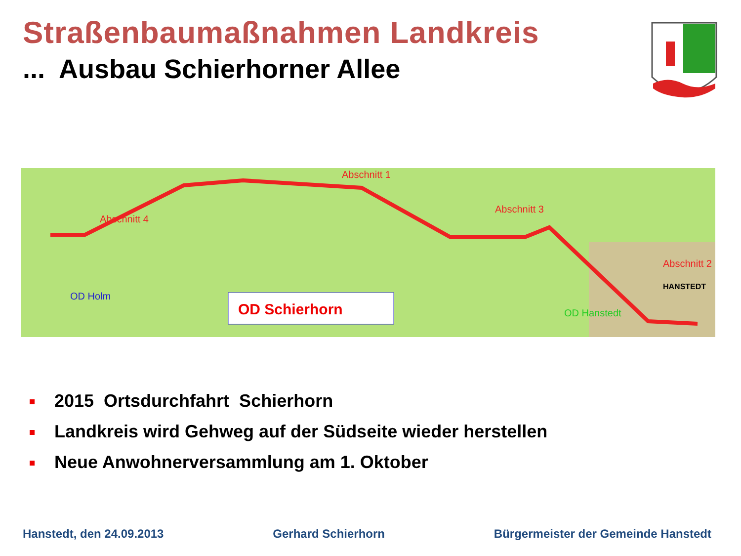Straßenbaumaßnahmen Landkreis
... Ausbau Schierhorner Allee
Abschnitt 4
Abschnitt 1
Abschnitt 3
Abschnitt 2
OD Holm
OD Hanstedt
HANSTEDT
OD Schierhorn
2015 Ortsdurchfahrt Schierhorn
Landkreis wird Gehweg auf der Südseite wieder herstellen
Neue Anwohnerversammlung am 1. Oktober
Hanstedt, den 24.09.2013 Gerhard Schierhorn Bürgermeister der Gemeinde Hanstedt